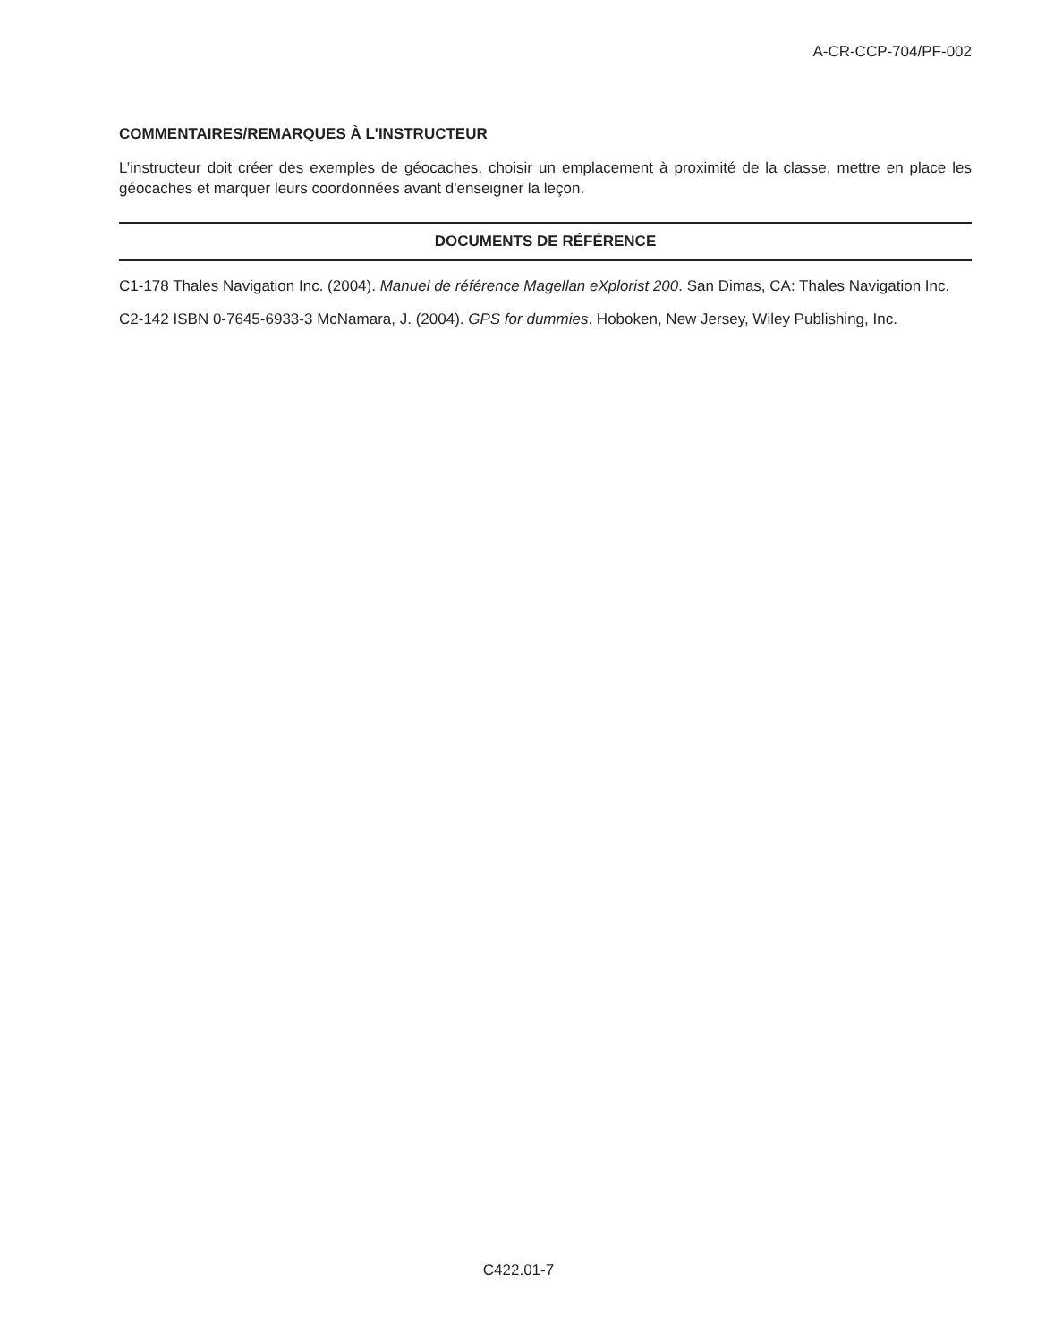A-CR-CCP-704/PF-002
COMMENTAIRES/REMARQUES À L'INSTRUCTEUR
L’instructeur doit créer des exemples de géocaches, choisir un emplacement à proximité de la classe, mettre en place les géocaches et marquer leurs coordonnées avant d'enseigner la leçon.
DOCUMENTS DE RÉFÉRENCE
C1-178 Thales Navigation Inc. (2004). Manuel de référence Magellan eXplorist 200. San Dimas, CA: Thales Navigation Inc.
C2-142 ISBN 0-7645-6933-3 McNamara, J. (2004). GPS for dummies. Hoboken, New Jersey, Wiley Publishing, Inc.
C422.01-7